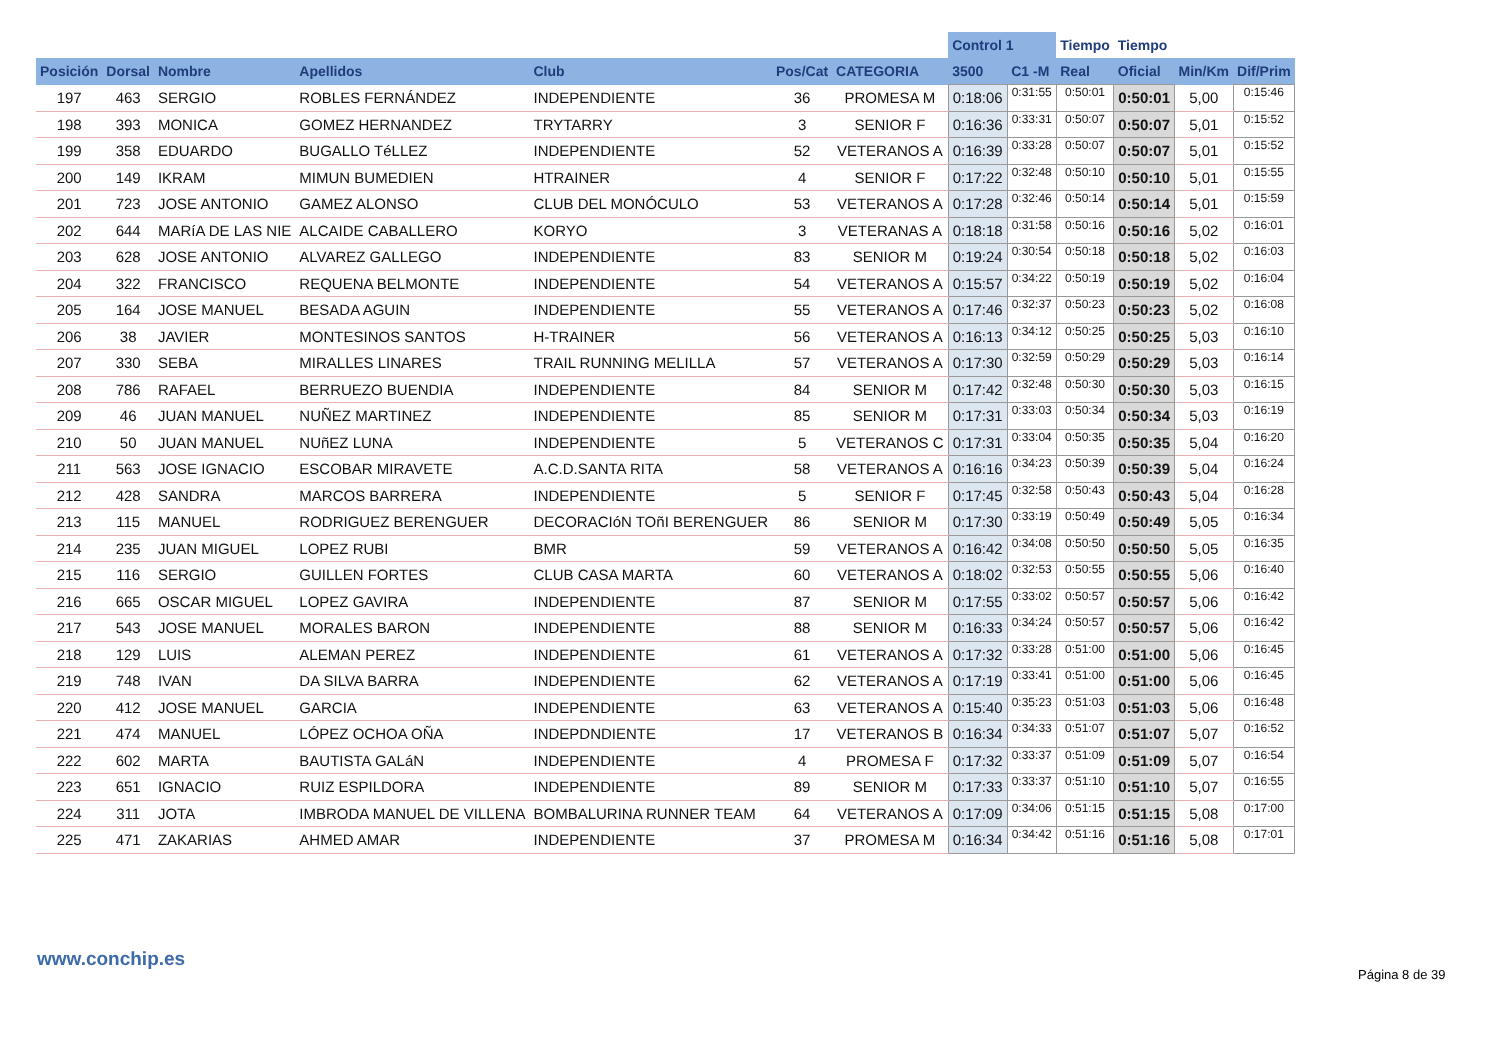| | | | | | | | Control 1 | | Tiempo | Tiempo | | |
| --- | --- | --- | --- | --- | --- | --- | --- | --- | --- | --- | --- | --- |
| Posición | Dorsal | Nombre | Apellidos | Club | Pos/Cat | CATEGORIA | 3500 | C1 -M | Real | Oficial | Min/Km | Dif/Prim |
| 197 | 463 | SERGIO | ROBLES FERNÁNDEZ | INDEPENDIENTE | 36 | PROMESA M | 0:18:06 | 0:31:55 | 0:50:01 | 0:50:01 | 5,00 | 0:15:46 |
| 198 | 393 | MONICA | GOMEZ HERNANDEZ | TRYTARRY | 3 | SENIOR F | 0:16:36 | 0:33:31 | 0:50:07 | 0:50:07 | 5,01 | 0:15:52 |
| 199 | 358 | EDUARDO | BUGALLO TéLLEZ | INDEPENDIENTE | 52 | VETERANOS A | 0:16:39 | 0:33:28 | 0:50:07 | 0:50:07 | 5,01 | 0:15:52 |
| 200 | 149 | IKRAM | MIMUN BUMEDIEN | HTRAINER | 4 | SENIOR F | 0:17:22 | 0:32:48 | 0:50:10 | 0:50:10 | 5,01 | 0:15:55 |
| 201 | 723 | JOSE ANTONIO | GAMEZ ALONSO | CLUB DEL MONÓCULO | 53 | VETERANOS A | 0:17:28 | 0:32:46 | 0:50:14 | 0:50:14 | 5,01 | 0:15:59 |
| 202 | 644 | MARíA DE LAS NIE | ALCAIDE CABALLERO | KORYO | 3 | VETERANAS A | 0:18:18 | 0:31:58 | 0:50:16 | 0:50:16 | 5,02 | 0:16:01 |
| 203 | 628 | JOSE ANTONIO | ALVAREZ GALLEGO | INDEPENDIENTE | 83 | SENIOR M | 0:19:24 | 0:30:54 | 0:50:18 | 0:50:18 | 5,02 | 0:16:03 |
| 204 | 322 | FRANCISCO | REQUENA BELMONTE | INDEPENDIENTE | 54 | VETERANOS A | 0:15:57 | 0:34:22 | 0:50:19 | 0:50:19 | 5,02 | 0:16:04 |
| 205 | 164 | JOSE MANUEL | BESADA AGUIN | INDEPENDIENTE | 55 | VETERANOS A | 0:17:46 | 0:32:37 | 0:50:23 | 0:50:23 | 5,02 | 0:16:08 |
| 206 | 38 | JAVIER | MONTESINOS SANTOS | H-TRAINER | 56 | VETERANOS A | 0:16:13 | 0:34:12 | 0:50:25 | 0:50:25 | 5,03 | 0:16:10 |
| 207 | 330 | SEBA | MIRALLES LINARES | TRAIL RUNNING MELILLA | 57 | VETERANOS A | 0:17:30 | 0:32:59 | 0:50:29 | 0:50:29 | 5,03 | 0:16:14 |
| 208 | 786 | RAFAEL | BERRUEZO BUENDIA | INDEPENDIENTE | 84 | SENIOR M | 0:17:42 | 0:32:48 | 0:50:30 | 0:50:30 | 5,03 | 0:16:15 |
| 209 | 46 | JUAN MANUEL | NUÑEZ MARTINEZ | INDEPENDIENTE | 85 | SENIOR M | 0:17:31 | 0:33:03 | 0:50:34 | 0:50:34 | 5,03 | 0:16:19 |
| 210 | 50 | JUAN MANUEL | NUñEZ LUNA | INDEPENDIENTE | 5 | VETERANOS C | 0:17:31 | 0:33:04 | 0:50:35 | 0:50:35 | 5,04 | 0:16:20 |
| 211 | 563 | JOSE IGNACIO | ESCOBAR MIRAVETE | A.C.D.SANTA RITA | 58 | VETERANOS A | 0:16:16 | 0:34:23 | 0:50:39 | 0:50:39 | 5,04 | 0:16:24 |
| 212 | 428 | SANDRA | MARCOS BARRERA | INDEPENDIENTE | 5 | SENIOR F | 0:17:45 | 0:32:58 | 0:50:43 | 0:50:43 | 5,04 | 0:16:28 |
| 213 | 115 | MANUEL | RODRIGUEZ BERENGUER | DECORACIóN TOñI BERENGUER | 86 | SENIOR M | 0:17:30 | 0:33:19 | 0:50:49 | 0:50:49 | 5,05 | 0:16:34 |
| 214 | 235 | JUAN MIGUEL | LOPEZ RUBI | BMR | 59 | VETERANOS A | 0:16:42 | 0:34:08 | 0:50:50 | 0:50:50 | 5,05 | 0:16:35 |
| 215 | 116 | SERGIO | GUILLEN FORTES | CLUB CASA MARTA | 60 | VETERANOS A | 0:18:02 | 0:32:53 | 0:50:55 | 0:50:55 | 5,06 | 0:16:40 |
| 216 | 665 | OSCAR MIGUEL | LOPEZ GAVIRA | INDEPENDIENTE | 87 | SENIOR M | 0:17:55 | 0:33:02 | 0:50:57 | 0:50:57 | 5,06 | 0:16:42 |
| 217 | 543 | JOSE MANUEL | MORALES BARON | INDEPENDIENTE | 88 | SENIOR M | 0:16:33 | 0:34:24 | 0:50:57 | 0:50:57 | 5,06 | 0:16:42 |
| 218 | 129 | LUIS | ALEMAN PEREZ | INDEPENDIENTE | 61 | VETERANOS A | 0:17:32 | 0:33:28 | 0:51:00 | 0:51:00 | 5,06 | 0:16:45 |
| 219 | 748 | IVAN | DA SILVA BARRA | INDEPENDIENTE | 62 | VETERANOS A | 0:17:19 | 0:33:41 | 0:51:00 | 0:51:00 | 5,06 | 0:16:45 |
| 220 | 412 | JOSE MANUEL | GARCIA | INDEPENDIENTE | 63 | VETERANOS A | 0:15:40 | 0:35:23 | 0:51:03 | 0:51:03 | 5,06 | 0:16:48 |
| 221 | 474 | MANUEL | LÓPEZ OCHOA OÑA | INDEPDNDIENTE | 17 | VETERANOS B | 0:16:34 | 0:34:33 | 0:51:07 | 0:51:07 | 5,07 | 0:16:52 |
| 222 | 602 | MARTA | BAUTISTA GALáN | INDEPENDIENTE | 4 | PROMESA F | 0:17:32 | 0:33:37 | 0:51:09 | 0:51:09 | 5,07 | 0:16:54 |
| 223 | 651 | IGNACIO | RUIZ ESPILDORA | INDEPENDIENTE | 89 | SENIOR M | 0:17:33 | 0:33:37 | 0:51:10 | 0:51:10 | 5,07 | 0:16:55 |
| 224 | 311 | JOTA | IMBRODA MANUEL DE VILLENA | BOMBALURINA RUNNER TEAM | 64 | VETERANOS A | 0:17:09 | 0:34:06 | 0:51:15 | 0:51:15 | 5,08 | 0:17:00 |
| 225 | 471 | ZAKARIAS | AHMED AMAR | INDEPENDIENTE | 37 | PROMESA M | 0:16:34 | 0:34:42 | 0:51:16 | 0:51:16 | 5,08 | 0:17:01 |
www.conchip.es
Página 8 de 39